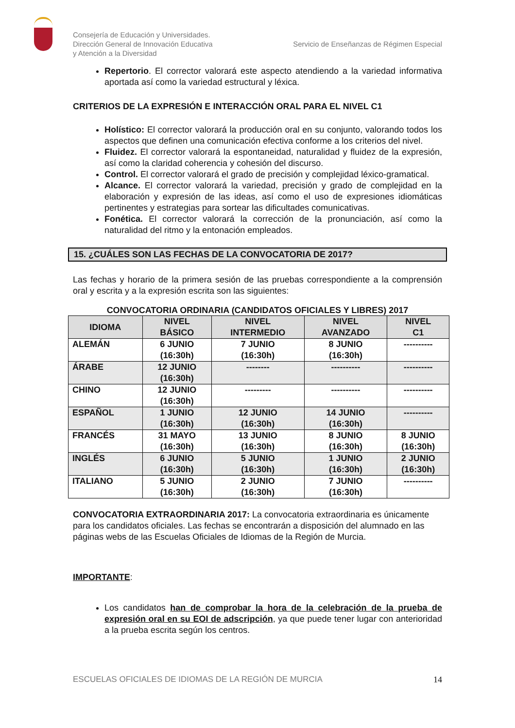Consejería de Educación y Universidades.
Dirección General de Innovación Educativa
y Atención a la Diversidad
Servicio de Enseñanzas de Régimen Especial
Repertorio. El corrector valorará este aspecto atendiendo a la variedad informativa aportada así como la variedad estructural y léxica.
CRITERIOS DE LA EXPRESIÓN E INTERACCIÓN ORAL PARA EL NIVEL C1
Holístico: El corrector valorará la producción oral en su conjunto, valorando todos los aspectos que definen una comunicación efectiva conforme a los criterios del nivel.
Fluidez. El corrector valorará la espontaneidad, naturalidad y fluidez de la expresión, así como la claridad coherencia y cohesión del discurso.
Control. El corrector valorará el grado de precisión y complejidad léxico-gramatical.
Alcance. El corrector valorará la variedad, precisión y grado de complejidad en la elaboración y expresión de las ideas, así como el uso de expresiones idiomáticas pertinentes y estrategias para sortear las dificultades comunicativas.
Fonética. El corrector valorará la corrección de la pronunciación, así como la naturalidad del ritmo y la entonación empleados.
15. ¿CUÁLES SON LAS FECHAS DE LA CONVOCATORIA DE 2017?
Las fechas y horario de la primera sesión de las pruebas correspondiente a la comprensión oral y escrita y a la expresión escrita son las siguientes:
CONVOCATORIA ORDINARIA (CANDIDATOS OFICIALES Y LIBRES) 2017
| IDIOMA | NIVEL BÁSICO | NIVEL INTERMEDIO | NIVEL AVANZADO | NIVEL C1 |
| --- | --- | --- | --- | --- |
| ALEMÁN | 6 JUNIO (16:30h) | 7 JUNIO (16:30h) | 8 JUNIO (16:30h) | ---------- |
| ÁRABE | 12 JUNIO (16:30h) | -------- | ---------- | ---------- |
| CHINO | 12 JUNIO (16:30h) | --------- | ---------- | ---------- |
| ESPAÑOL | 1 JUNIO (16:30h) | 12 JUNIO (16:30h) | 14 JUNIO (16:30h) | ---------- |
| FRANCÉS | 31 MAYO (16:30h) | 13 JUNIO (16:30h) | 8 JUNIO (16:30h) | 8 JUNIO (16:30h) |
| INGLÉS | 6 JUNIO (16:30h) | 5 JUNIO (16:30h) | 1 JUNIO (16:30h) | 2 JUNIO (16:30h) |
| ITALIANO | 5 JUNIO (16:30h) | 2 JUNIO (16:30h) | 7 JUNIO (16:30h) | ---------- |
CONVOCATORIA EXTRAORDINARIA 2017: La convocatoria extraordinaria es únicamente para los candidatos oficiales. Las fechas se encontrarán a disposición del alumnado en las páginas webs de las Escuelas Oficiales de Idiomas de la Región de Murcia.
IMPORTANTE:
Los candidatos han de comprobar la hora de la celebración de la prueba de expresión oral en su EOI de adscripción, ya que puede tener lugar con anterioridad a la prueba escrita según los centros.
ESCUELAS OFICIALES DE IDIOMAS DE LA REGIÓN DE MURCIA 14